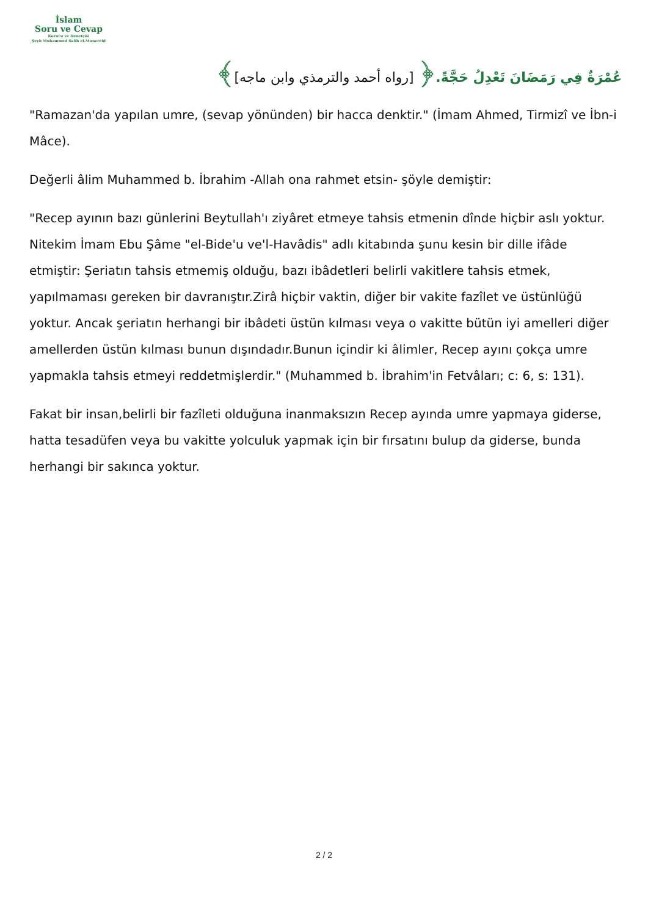İslam
Soru ve Cevap
Kurucu ve Denetçisi
Şeyh Muhammed Salih el-Muneccid
عُمْرَةٌ فِي رَمَضَانَ تَعْدِلُ حَجَّةً.﴿ [رواه أحمد والترمذي وابن ماجه]﴾
"Ramazan'da yapılan umre, (sevap yönünden) bir hacca denktir." (İmam Ahmed, Tirmizî ve İbn-i Mâce).
Değerli âlim Muhammed b. İbrahim -Allah ona rahmet etsin- şöyle demiştir:
"Recep ayının bazı günlerini Beytullah'ı ziyâret etmeye tahsis etmenin dînde hiçbir aslı yoktur. Nitekim İmam Ebu Şâme "el-Bide'u ve'l-Havâdis" adlı kitabında şunu kesin bir dille ifâde etmiştir: Şeriatın tahsis etmemiş olduğu, bazı ibâdetleri belirli vakitlere tahsis etmek, yapılmaması gereken bir davranıştır.Zirâ hiçbir vaktin, diğer bir vakite fazîlet ve üstünlüğü yoktur. Ancak şeriatın herhangi bir ibâdeti üstün kılması veya o vakitte bütün iyi amelleri diğer amellerden üstün kılması bunun dışındadır.Bunun içindir ki âlimler, Recep ayını çokça umre yapmakla tahsis etmeyi reddetmişlerdir." (Muhammed b. İbrahim'in Fetvâları; c: 6, s: 131).
Fakat bir insan,belirli bir fazîleti olduğuna inanmaksızın Recep ayında umre yapmaya giderse, hatta tesadüfen veya bu vakitte yolculuk yapmak için bir fırsatını bulup da giderse, bunda herhangi bir sakınca yoktur.
2 / 2